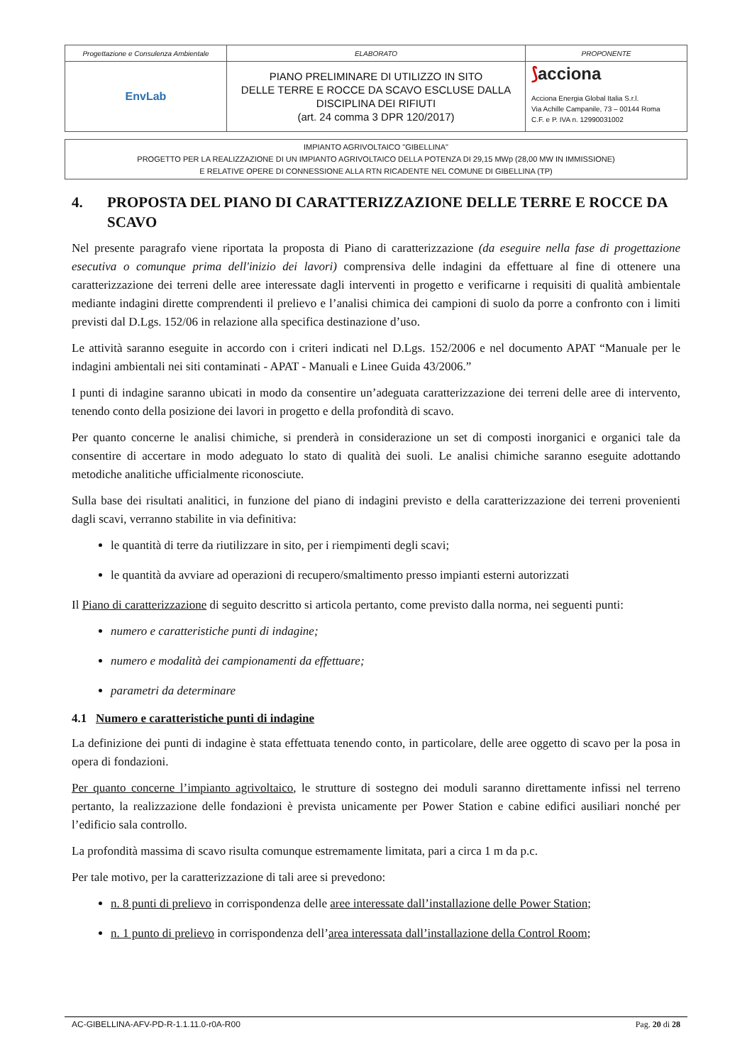| Progettazione e Consulenza Ambientale | ELABORATO | PROPONENTE |
| EnvLab | PIANO PRELIMINARE DI UTILIZZO IN SITO DELLE TERRE E ROCCE DA SCAVO ESCLUSE DALLA DISCIPLINA DEI RIFIUTI (art. 24 comma 3 DPR 120/2017) | ⟆ acciona Acciona Energia Global Italia S.r.l. Via Achille Campanile, 73 – 00144 Roma C.F. e P. IVA n. 12990031002 |
IMPIANTO AGRIVOLTAICO "GIBELLINA"
PROGETTO PER LA REALIZZAZIONE DI UN IMPIANTO AGRIVOLTAICO DELLA POTENZA DI 29,15 MWp (28,00 MW IN IMMISSIONE)
E RELATIVE OPERE DI CONNESSIONE ALLA RTN RICADENTE NEL COMUNE DI GIBELLINA (TP)
4. PROPOSTA DEL PIANO DI CARATTERIZZAZIONE DELLE TERRE E ROCCE DA SCAVO
Nel presente paragrafo viene riportata la proposta di Piano di caratterizzazione (da eseguire nella fase di progettazione esecutiva o comunque prima dell'inizio dei lavori) comprensiva delle indagini da effettuare al fine di ottenere una caratterizzazione dei terreni delle aree interessate dagli interventi in progetto e verificarne i requisiti di qualità ambientale mediante indagini dirette comprendenti il prelievo e l’analisi chimica dei campioni di suolo da porre a confronto con i limiti previsti dal D.Lgs. 152/06 in relazione alla specifica destinazione d’uso.
Le attività saranno eseguite in accordo con i criteri indicati nel D.Lgs. 152/2006 e nel documento APAT “Manuale per le indagini ambientali nei siti contaminati - APAT - Manuali e Linee Guida 43/2006.”
I punti di indagine saranno ubicati in modo da consentire un’adeguata caratterizzazione dei terreni delle aree di intervento, tenendo conto della posizione dei lavori in progetto e della profondità di scavo.
Per quanto concerne le analisi chimiche, si prenderà in considerazione un set di composti inorganici e organici tale da consentire di accertare in modo adeguato lo stato di qualità dei suoli. Le analisi chimiche saranno eseguite adottando metodiche analitiche ufficialmente riconosciute.
Sulla base dei risultati analitici, in funzione del piano di indagini previsto e della caratterizzazione dei terreni provenienti dagli scavi, verranno stabilite in via definitiva:
le quantità di terre da riutilizzare in sito, per i riempimenti degli scavi;
le quantità da avviare ad operazioni di recupero/smaltimento presso impianti esterni autorizzati
Il Piano di caratterizzazione di seguito descritto si articola pertanto, come previsto dalla norma, nei seguenti punti:
numero e caratteristiche punti di indagine;
numero e modalità dei campionamenti da effettuare;
parametri da determinare
4.1 Numero e caratteristiche punti di indagine
La definizione dei punti di indagine è stata effettuata tenendo conto, in particolare, delle aree oggetto di scavo per la posa in opera di fondazioni.
Per quanto concerne l’impianto agrivoltaico, le strutture di sostegno dei moduli saranno direttamente infissi nel terreno pertanto, la realizzazione delle fondazioni è prevista unicamente per Power Station e cabine edifici ausiliari nonché per l’edificio sala controllo.
La profondità massima di scavo risulta comunque estremamente limitata, pari a circa 1 m da p.c.
Per tale motivo, per la caratterizzazione di tali aree si prevedono:
n. 8 punti di prelievo in corrispondenza delle aree interessate dall’installazione delle Power Station;
n. 1 punto di prelievo in corrispondenza dell’area interessata dall’installazione della Control Room;
AC-GIBELLINA-AFV-PD-R-1.1.11.0-r0A-R00 Pag. 20 di 28